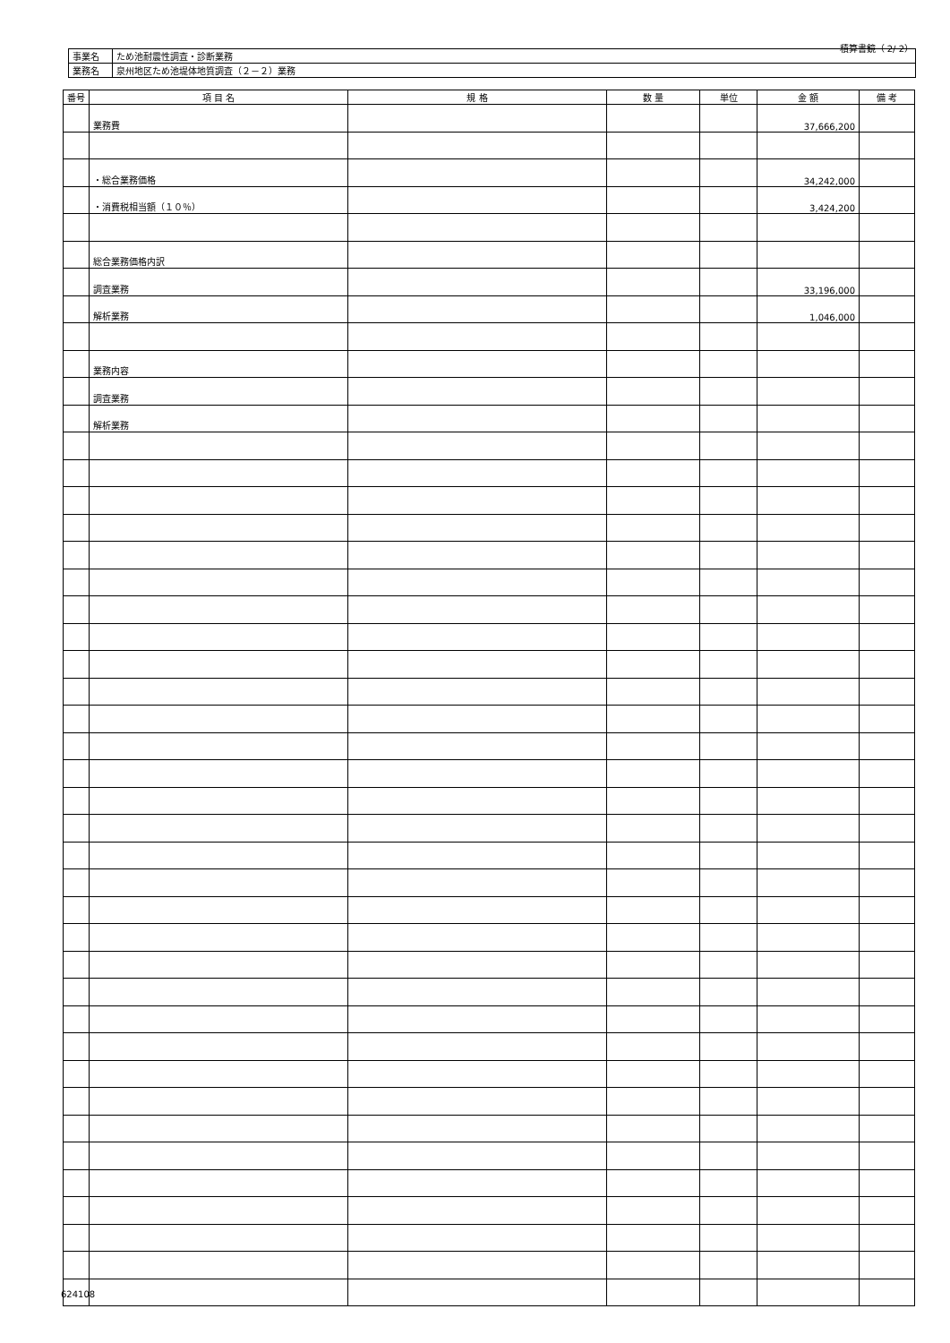積算書鏡（ 2/ 2）
| 事業名 | ため池耐震性調査・診断業務 |
| 業務名 | 泉州地区ため池堤体地質調査（２－２）業務 |
| 番号 | 項 目 名 | 規 格 | 数 量 | 単位 | 金 額 | 備 考 |
| --- | --- | --- | --- | --- | --- | --- |
| | 業務費 | | | | 37,666,200 | |
| | ・総合業務価格 | | | | 34,242,000 | |
| | ・消費税相当額（１０％） | | | | 3,424,200 | |
| | 総合業務価格内訳 | | | | | |
| | 調査業務 | | | | 33,196,000 | |
| | 解析業務 | | | | 1,046,000 | |
| | 業務内容 | | | | | |
| | 調査業務 | | | | | |
| | 解析業務 | | | | | |
624108